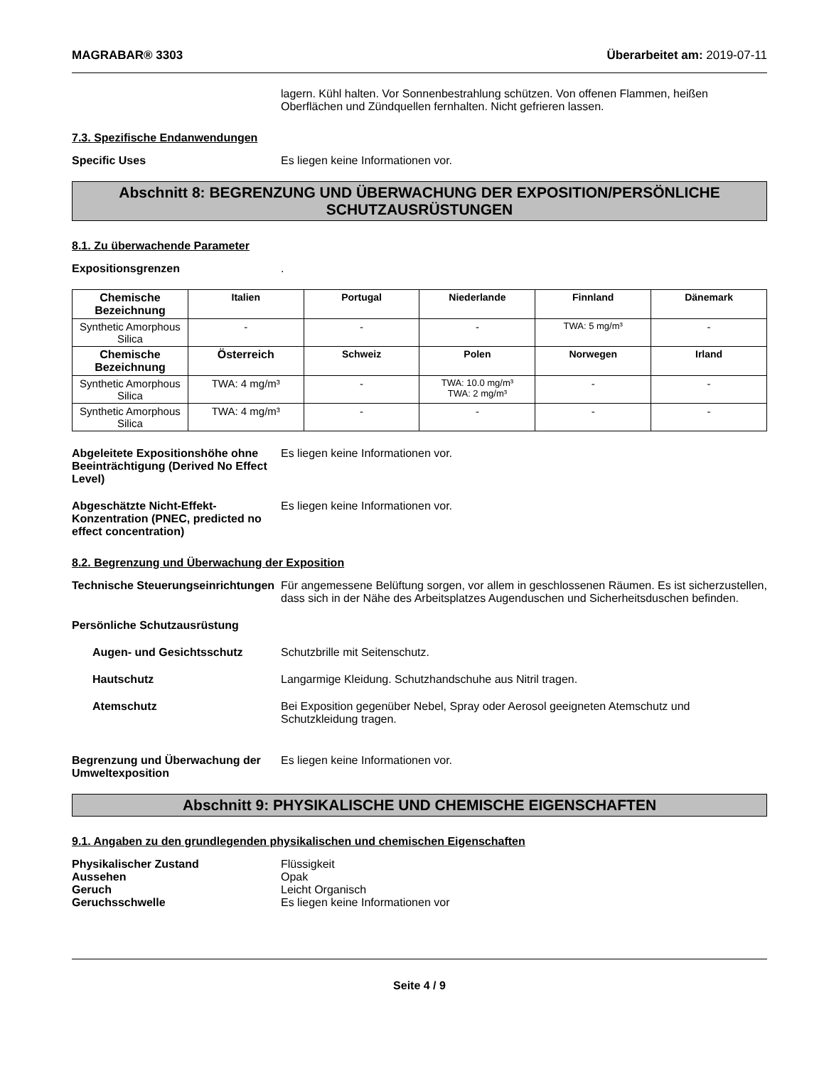MAGRABAR® 3303 Überarbeitet am: 2019-07-11
lagern. Kühl halten. Vor Sonnenbestrahlung schützen. Von offenen Flammen, heißen Oberflächen und Zündquellen fernhalten. Nicht gefrieren lassen.
7.3. Spezifische Endanwendungen
Specific Uses Es liegen keine Informationen vor.
Abschnitt 8: BEGRENZUNG UND ÜBERWACHUNG DER EXPOSITION/PERSÖNLICHE SCHUTZAUSRÜSTUNGEN
8.1. Zu überwachende Parameter
Expositionsgrenzen .
| Chemische Bezeichnung | Italien | Portugal | Niederlande | Finnland | Dänemark |
| --- | --- | --- | --- | --- | --- |
| Synthetic Amorphous Silica | - | - | - | TWA: 5 mg/m³ | - |
| Chemische Bezeichnung | Österreich | Schweiz | Polen | Norwegen | Irland |
| Synthetic Amorphous Silica | TWA: 4 mg/m³ | - | TWA: 10.0 mg/m³ TWA: 2 mg/m³ | - | - |
| Synthetic Amorphous Silica | TWA: 4 mg/m³ | - | - | - | - |
Abgeleitete Expositionshöhe ohne Beeinträchtigung (Derived No Effect Level)
Es liegen keine Informationen vor.
Abgeschätzte Nicht-Effekt-Konzentration (PNEC, predicted no effect concentration)
Es liegen keine Informationen vor.
8.2. Begrenzung und Überwachung der Exposition
Technische Steuerungseinrichtungen
Für angemessene Belüftung sorgen, vor allem in geschlossenen Räumen. Es ist sicherzustellen, dass sich in der Nähe des Arbeitsplatzes Augenduschen und Sicherheitsduschen befinden.
Persönliche Schutzausrüstung
Augen- und Gesichtsschutz Schutzbrille mit Seitenschutz.
Hautschutz Langarmige Kleidung. Schutzhandschuhe aus Nitril tragen.
Atemschutz Bei Exposition gegenüber Nebel, Spray oder Aerosol geeigneten Atemschutz und Schutzkleidung tragen.
Begrenzung und Überwachung der Umweltexposition
Es liegen keine Informationen vor.
Abschnitt 9: PHYSIKALISCHE UND CHEMISCHE EIGENSCHAFTEN
9.1. Angaben zu den grundlegenden physikalischen und chemischen Eigenschaften
Physikalischer Zustand Flüssigkeit
Aussehen Opak
Geruch Leicht Organisch
Geruchsschwelle Es liegen keine Informationen vor
Seite 4 / 9